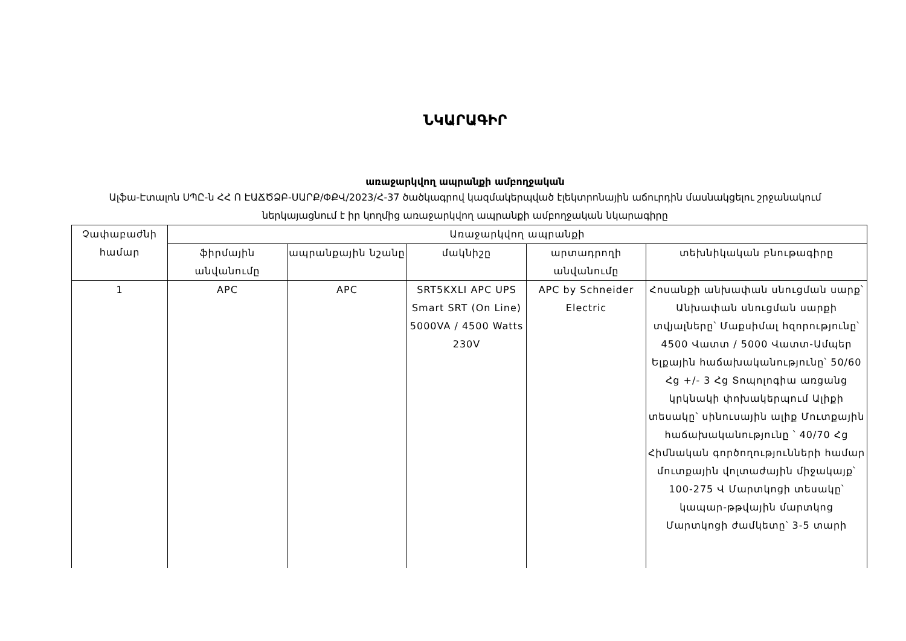ՆԿԱՐԱԳԻՐ
առաջարկվող ապրանքի ամբողջական
Ալֆա-Էտալոն ՍՊԸ-ն ՀՀ Ո ԷԱՃԾՁԲ-ՍԱՐՔ/ՓՔՎ/2023/Հ-37 ծածկագրով կազմակերպված էլեկտրոնային աճուրդին մասնակցելու շրջանակում ներկայացնում է իր կողմից առաջարկվող ապրանքի ամբողջական նկարագիրը
| Չափաբաժնի համար | Առաջարկվող ապրանքի | | | | |
| --- | --- | --- | --- | --- | --- |
| | ֆիրմային անվանումը | ապրանքային նշանը | մակնիշը | արտադրողի անվանումը | տեխնիկական բնութագիրը |
| 1 | APC | APC | SRT5KXLI APC UPS Smart SRT (On Line) 5000VA / 4500 Watts 230V | APC by Schneider Electric | Հոսանքի անխափան սնուցման սարք՝ Անխափան սնուցման սարքի տվյալները՝ Մաքսիմալ հզորությունը՝ 4500 Վատտ / 5000 Վատտ-Ամպեր Ելքային հաճախականությունը՝ 50/60 Հց +/- 3 Հց Տոպոլոգիա առցանց կրկնակի փոխակերպում Ալիքի տեսակը՝ սինուսային ալիք Մուտքային հաճախականությունը ՝ 40/70 Հց Հիմնական գործողությունների համար մուտքային վոլտաժային միջակայք՝ 100-275 Վ Մարտկոցի տեսակը՝ կապար-թթվային մարտկոց Մարտկոցի ժամկետը՝ 3-5 տարի |